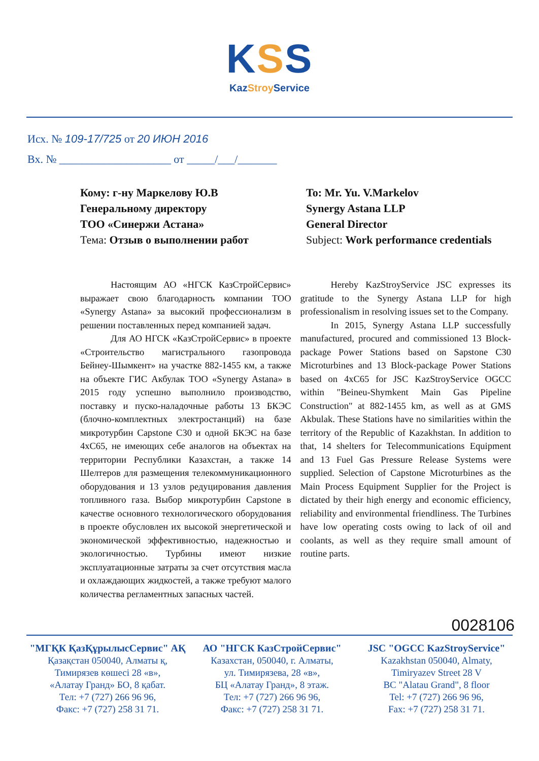KSS
KazStroy Service
Исх. № 109-17/725 от 20 ИЮН 2016
Вх. № ____________________ от _____/___/_______
Кому: г-ну Маркелову Ю.В
Генеральному директору
ТОО «Синержи Астана»
Тема: Отзыв о выполнении работ
To: Mr. Yu. V.Markelov
Synergy Astana LLP
General Director
Subject: Work performance credentials
Настоящим АО «НГСК КазСтройСервис» выражает свою благодарность компании ТОО «Synergy Astana» за высокий профессионализм в решении поставленных перед компанией задач.
Для АО НГСК «КазСтройСервис» в проекте «Строительство магистрального газопровода Бейнеу-Шымкент» на участке 882-1455 км, а также на объекте ГИС Акбулак ТОО «Synergy Astana» в 2015 году успешно выполнило производство, поставку и пуско-наладочные работы 13 БКЭС (блочно-комплектных электростанций) на базе микротурбин Capstone С30 и одной БКЭС на базе 4хС65, не имеющих себе аналогов на объектах на территории Республики Казахстан, а также 14 Шелтеров для размещения телекоммуникационного оборудования и 13 узлов редуцирования давления топливного газа. Выбор микротурбин Capstone в качестве основного технологического оборудования в проекте обусловлен их высокой энергетической и экономической эффективностью, надежностью и экологичностью. Турбины имеют низкие эксплуатационные затраты за счет отсутствия масла и охлаждающих жидкостей, а также требуют малого количества регламентных запасных частей.
Hereby KazStroyService JSC expresses its gratitude to the Synergy Astana LLP for high professionalism in resolving issues set to the Company.
In 2015, Synergy Astana LLP successfully manufactured, procured and commissioned 13 Block-package Power Stations based on Sapstone C30 Microturbines and 13 Block-package Power Stations based on 4xC65 for JSC KazStroyService OGCC within "Beineu-Shymkent Main Gas Pipeline Construction" at 882-1455 km, as well as at GMS Akbulak. These Stations have no similarities within the territory of the Republic of Kazakhstan. In addition to that, 14 shelters for Telecommunications Equipment and 13 Fuel Gas Pressure Release Systems were supplied. Selection of Capstone Microturbines as the Main Process Equipment Supplier for the Project is dictated by their high energy and economic efficiency, reliability and environmental friendliness. The Turbines have low operating costs owing to lack of oil and coolants, as well as they require small amount of routine parts.
0028106
"МГҚК ҚазҚұрылысСервис" АҚ
Қазақстан 050040, Алматы қ,
Тимирязев көшесі 28 «в»,
«Алатау Гранд» БО, 8 қабат.
Тел: +7 (727) 266 96 96,
Факс: +7 (727) 258 31 71.
АО "НГСК КазСтройСервис"
Казахстан, 050040, г. Алматы,
ул. Тимирязева, 28 «в»,
БЦ «Алатау Гранд», 8 этаж.
Тел: +7 (727) 266 96 96,
Факс: +7 (727) 258 31 71.
JSC "OGCC KazStroyService"
Kazakhstan 050040, Almaty,
Timiryazev Street 28 V
BC "Alatau Grand", 8 floor
Tel: +7 (727) 266 96 96,
Fax: +7 (727) 258 31 71.